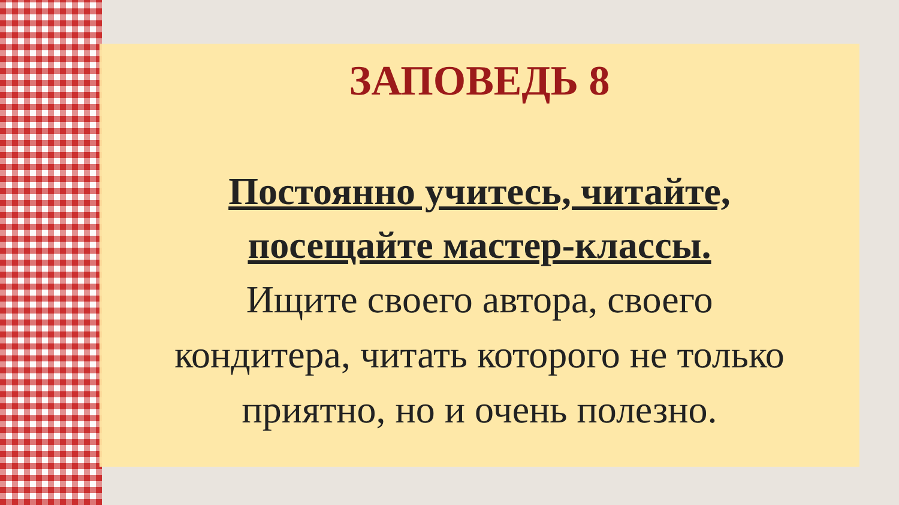ЗАПОВЕДЬ 8
Постоянно учитесь, читайте,
посещайте мастер-классы.
Ищите своего автора, своего
кондитера, читать которого не только
приятно, но и очень полезно.